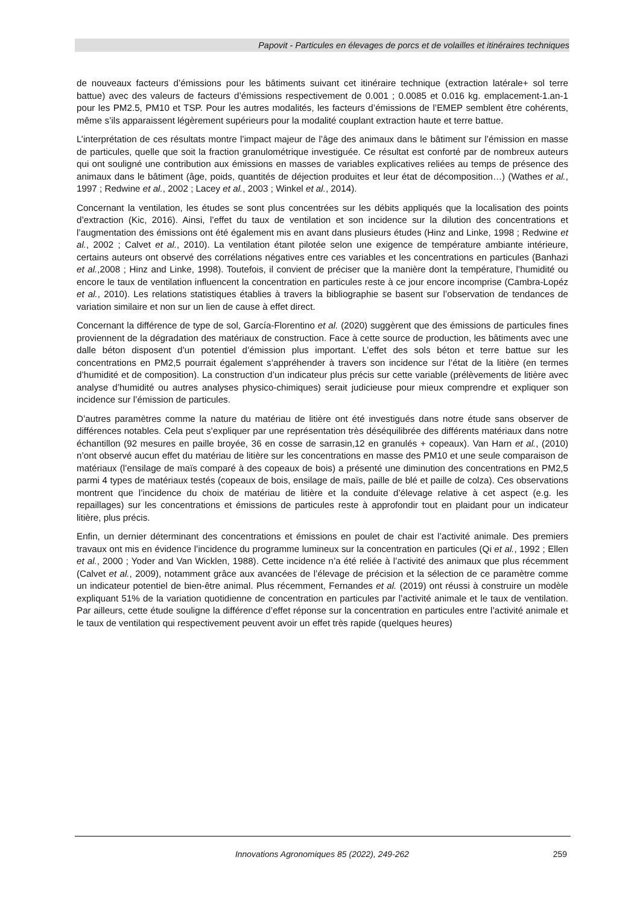Papovit - Particules en élevages de porcs et de volailles et itinéraires techniques
de nouveaux facteurs d’émissions pour les bâtiments suivant cet itinéraire technique (extraction latérale+ sol terre battue) avec des valeurs de facteurs d’émissions respectivement de 0.001 ; 0.0085 et 0.016 kg. emplacement-1.an-1 pour les PM2.5, PM10 et TSP. Pour les autres modalités, les facteurs d’émissions de l’EMEP semblent être cohérents, même s’ils apparaissent légèrement supérieurs pour la modalité couplant extraction haute et terre battue.
L’interprétation de ces résultats montre l’impact majeur de l’âge des animaux dans le bâtiment sur l’émission en masse de particules, quelle que soit la fraction granulométrique investiguée. Ce résultat est conforté par de nombreux auteurs qui ont souligné une contribution aux émissions en masses de variables explicatives reliées au temps de présence des animaux dans le bâtiment (âge, poids, quantités de déjection produites et leur état de décomposition…) (Wathes et al., 1997 ; Redwine et al., 2002 ; Lacey et al., 2003 ; Winkel et al., 2014).
Concernant la ventilation, les études se sont plus concentrées sur les débits appliqués que la localisation des points d’extraction (Kic, 2016). Ainsi, l’effet du taux de ventilation et son incidence sur la dilution des concentrations et l’augmentation des émissions ont été également mis en avant dans plusieurs études (Hinz and Linke, 1998 ; Redwine et al., 2002 ; Calvet et al., 2010). La ventilation étant pilotée selon une exigence de température ambiante intérieure, certains auteurs ont observé des corrélations négatives entre ces variables et les concentrations en particules (Banhazi et al.,2008 ; Hinz and Linke, 1998). Toutefois, il convient de préciser que la manière dont la température, l’humidité ou encore le taux de ventilation influencent la concentration en particules reste à ce jour encore incomprise (Cambra-Lopéz et al., 2010). Les relations statistiques établies à travers la bibliographie se basent sur l’observation de tendances de variation similaire et non sur un lien de cause à effet direct.
Concernant la différence de type de sol, García-Florentino et al. (2020) suggèrent que des émissions de particules fines proviennent de la dégradation des matériaux de construction. Face à cette source de production, les bâtiments avec une dalle béton disposent d’un potentiel d’émission plus important. L’effet des sols béton et terre battue sur les concentrations en PM2,5 pourrait également s’appréhender à travers son incidence sur l’état de la litière (en termes d’humidité et de composition). La construction d’un indicateur plus précis sur cette variable (prélèvements de litière avec analyse d’humidité ou autres analyses physico-chimiques) serait judicieuse pour mieux comprendre et expliquer son incidence sur l’émission de particules.
D’autres paramètres comme la nature du matériau de litière ont été investigués dans notre étude sans observer de différences notables. Cela peut s’expliquer par une représentation très déséquilibrée des différents matériaux dans notre échantillon (92 mesures en paille broyée, 36 en cosse de sarrasin,12 en granulés + copeaux). Van Harn et al., (2010) n’ont observé aucun effet du matériau de litière sur les concentrations en masse des PM10 et une seule comparaison de matériaux (l’ensilage de maïs comparé à des copeaux de bois) a présenté une diminution des concentrations en PM2,5 parmi 4 types de matériaux testés (copeaux de bois, ensilage de maïs, paille de blé et paille de colza). Ces observations montrent que l’incidence du choix de matériau de litière et la conduite d’élevage relative à cet aspect (e.g. les repaillages) sur les concentrations et émissions de particules reste à approfondir tout en plaidant pour un indicateur litière, plus précis.
Enfin, un dernier déterminant des concentrations et émissions en poulet de chair est l’activité animale. Des premiers travaux ont mis en évidence l’incidence du programme lumineux sur la concentration en particules (Qi et al., 1992 ; Ellen et al., 2000 ; Yoder and Van Wicklen, 1988). Cette incidence n’a été reliée à l’activité des animaux que plus récemment (Calvet et al., 2009), notamment grâce aux avancées de l’élevage de précision et la sélection de ce paramètre comme un indicateur potentiel de bien-être animal. Plus récemment, Fernandes et al. (2019) ont réussi à construire un modèle expliquant 51% de la variation quotidienne de concentration en particules par l’activité animale et le taux de ventilation. Par ailleurs, cette étude souligne la différence d’effet réponse sur la concentration en particules entre l’activité animale et le taux de ventilation qui respectivement peuvent avoir un effet très rapide (quelques heures)
Innovations Agronomiques 85 (2022), 249-262
259